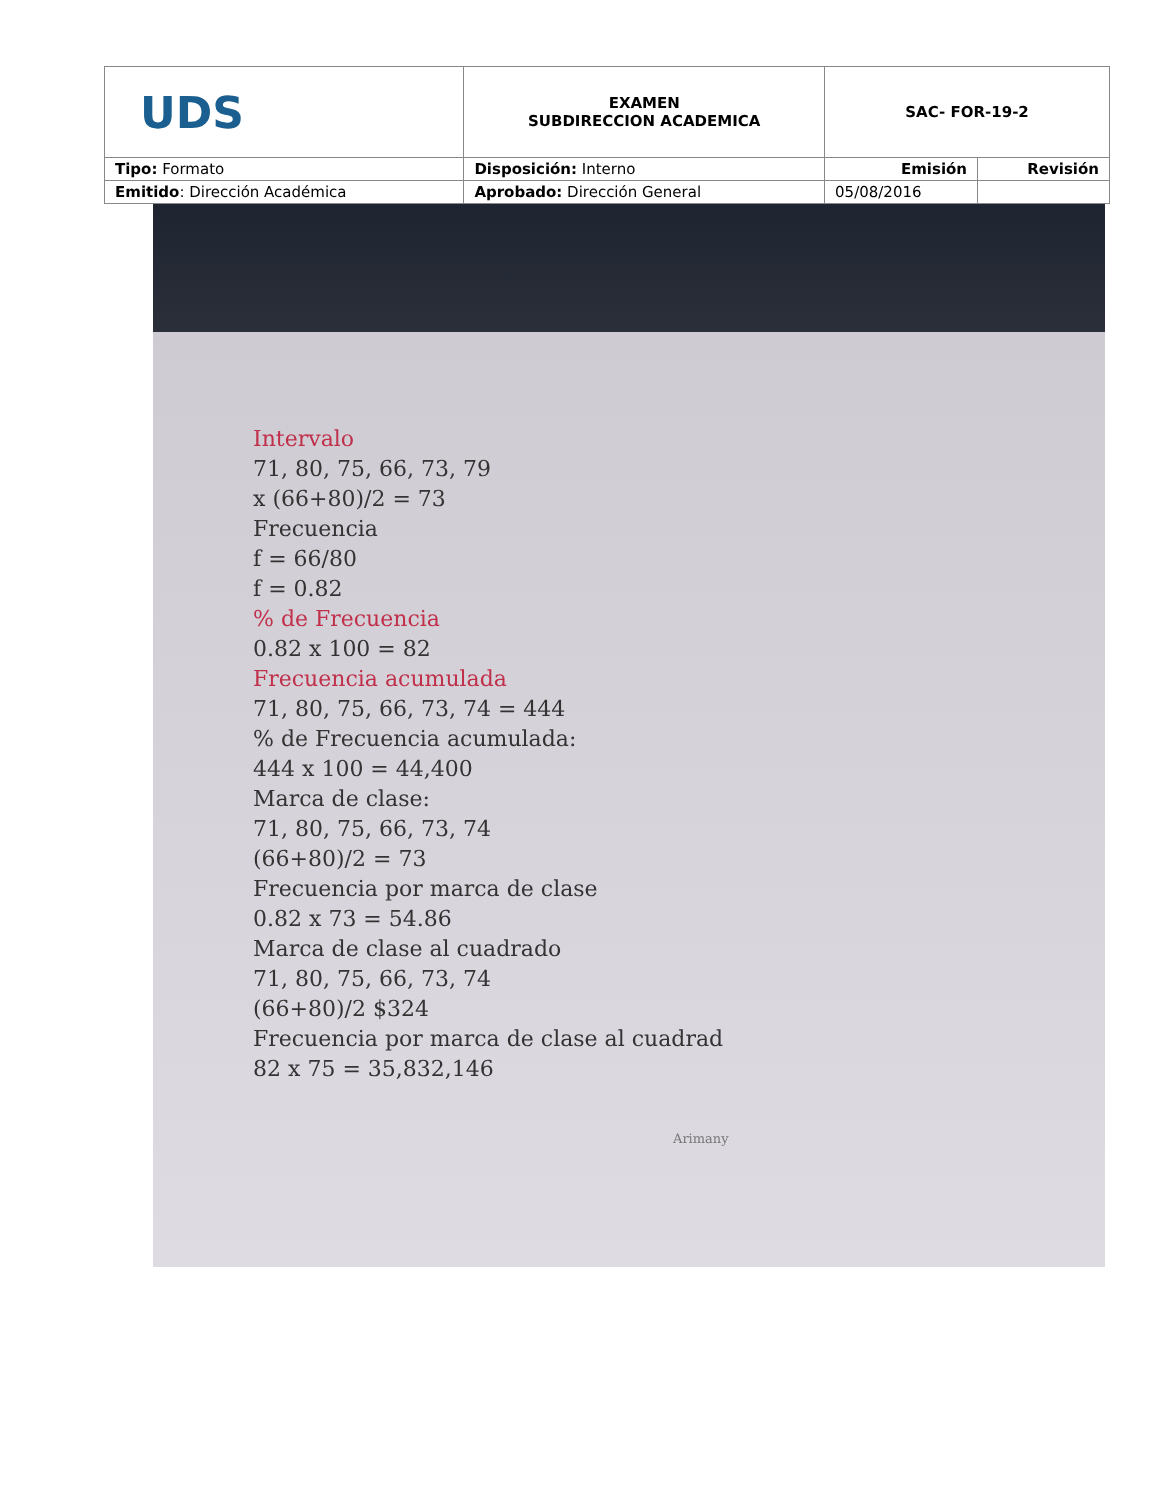| UDS | EXAMEN SUBDIRECCION ACADEMICA | SAC- FOR-19-2 | |
| Tipo: Formato | Disposición: Interno | Emisión | Revisión |
| Emitido : Dirección Académica | Aprobado: Dirección General | 05/08/2016 | |
Intervalo
71, 80, 75, 66, 73, 79
x (66+80)/2 = 73
Frecuencia
f = 66/80
f = 0.82
% de Frecuencia
0.82 x 100 = 82
Frecuencia acumulada
71, 80, 75, 66, 73, 74 = 444
% de Frecuencia acumulada:
444 x 100 = 44,400
Marca de clase:
71, 80, 75, 66, 73, 74
(66+80)/2 = 73
Frecuencia por marca de clase
0.82 x 73 = 54.86
Marca de clase al cuadrado
71, 80, 75, 66, 73, 74
(66+80)/2 $324
Frecuencia por marca de clase al cuadrad
82 x 75 = 35,832,146
Arimany